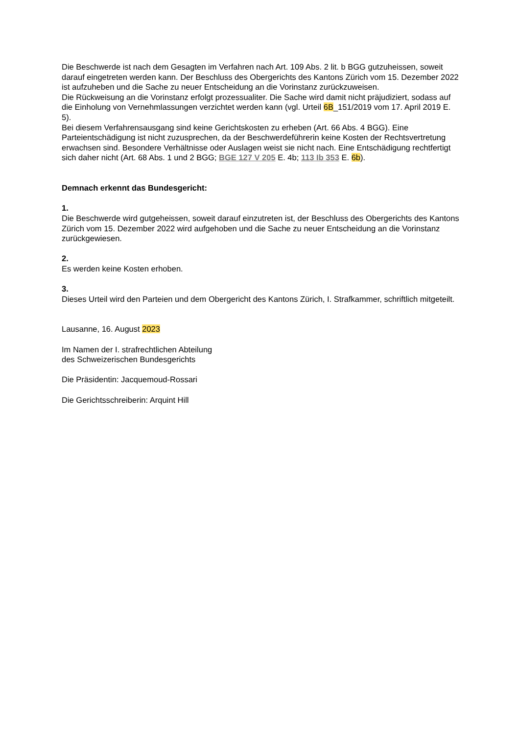Die Beschwerde ist nach dem Gesagten im Verfahren nach Art. 109 Abs. 2 lit. b BGG gutzuheissen, soweit darauf eingetreten werden kann. Der Beschluss des Obergerichts des Kantons Zürich vom 15. Dezember 2022 ist aufzuheben und die Sache zu neuer Entscheidung an die Vorinstanz zurückzuweisen.
Die Rückweisung an die Vorinstanz erfolgt prozessualiter. Die Sache wird damit nicht präjudiziert, sodass auf die Einholung von Vernehmlassungen verzichtet werden kann (vgl. Urteil 6B_151/2019 vom 17. April 2019 E. 5).
Bei diesem Verfahrensausgang sind keine Gerichtskosten zu erheben (Art. 66 Abs. 4 BGG). Eine Parteientschädigung ist nicht zuzusprechen, da der Beschwerdeführerin keine Kosten der Rechtsvertretung erwachsen sind. Besondere Verhältnisse oder Auslagen weist sie nicht nach. Eine Entschädigung rechtfertigt sich daher nicht (Art. 68 Abs. 1 und 2 BGG; BGE 127 V 205 E. 4b; 113 Ib 353 E. 6b).
Demnach erkennt das Bundesgericht:
1.
Die Beschwerde wird gutgeheissen, soweit darauf einzutreten ist, der Beschluss des Obergerichts des Kantons Zürich vom 15. Dezember 2022 wird aufgehoben und die Sache zu neuer Entscheidung an die Vorinstanz zurückgewiesen.
2.
Es werden keine Kosten erhoben.
3.
Dieses Urteil wird den Parteien und dem Obergericht des Kantons Zürich, I. Strafkammer, schriftlich mitgeteilt.
Lausanne, 16. August 2023
Im Namen der I. strafrechtlichen Abteilung
des Schweizerischen Bundesgerichts
Die Präsidentin: Jacquemoud-Rossari
Die Gerichtsschreiberin: Arquint Hill